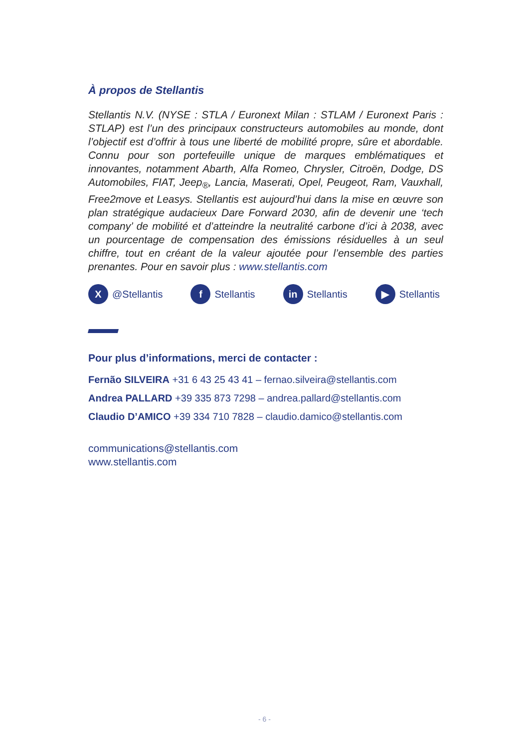À propos de Stellantis
Stellantis N.V. (NYSE : STLA / Euronext Milan : STLAM / Euronext Paris : STLAP) est l’un des principaux constructeurs automobiles au monde, dont l’objectif est d’offrir à tous une liberté de mobilité propre, sûre et abordable. Connu pour son portefeuille unique de marques emblématiques et innovantes, notamment Abarth, Alfa Romeo, Chrysler, Citroën, Dodge, DS Automobiles, FIAT, Jeep<sub>®</sub>, Lancia, Maserati, Opel, Peugeot, Ram, Vauxhall, Free2move et Leasys. Stellantis est aujourd’hui dans la mise en œuvre son plan stratégique audacieux Dare Forward 2030, afin de devenir une ‘tech company’ de mobilité et d’atteindre la neutralité carbone d’ici à 2038, avec un pourcentage de compensation des émissions résiduelles à un seul chiffre, tout en créant de la valeur ajoutée pour l’ensemble des parties prenantes. Pour en savoir plus : www.stellantis.com
X @Stellantis
f Stellantis
in Stellantis
▶ Stellantis
Pour plus d’informations, merci de contacter :
Fernão SILVEIRA +31 6 43 25 43 41 – fernao.silveira@stellantis.com
Andrea PALLARD +39 335 873 7298 – andrea.pallard@stellantis.com
Claudio D’AMICO +39 334 710 7828 – claudio.damico@stellantis.com
communications@stellantis.com
www.stellantis.com
- 6 -